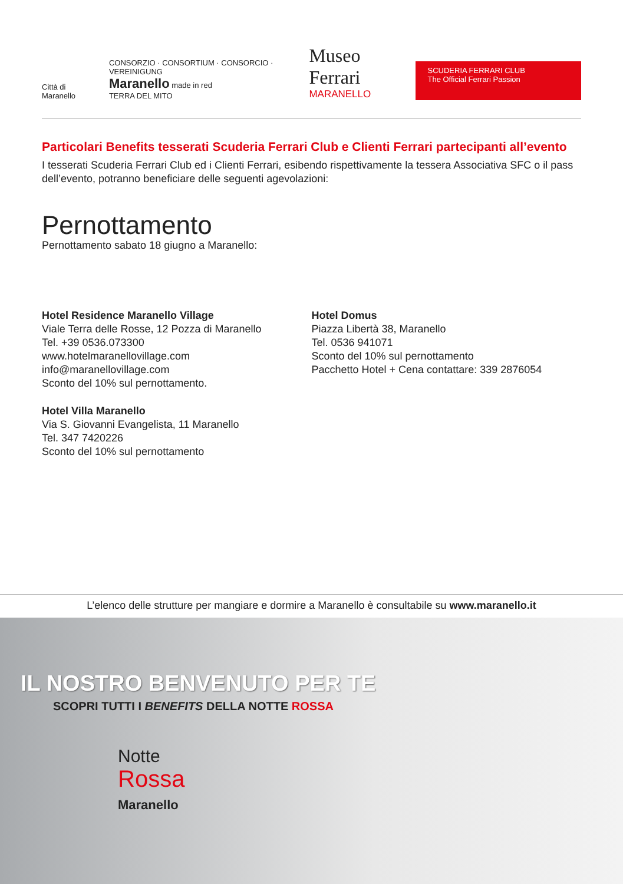Città di Maranello
CONSORZIO · CONSORTIUM · CONSORCIO · VEREINIGUNG
Maranello made in red
TERRA DEL MITO
Museo Ferrari
MARANELLO
SCUDERIA FERRARI CLUB
The Official Ferrari Passion
Particolari Benefits tesserati Scuderia Ferrari Club e Clienti Ferrari partecipanti all’evento
I tesserati Scuderia Ferrari Club ed i Clienti Ferrari, esibendo rispettivamente la tessera Associativa SFC o il pass dell’evento, potranno beneficiare delle seguenti agevolazioni:
Pernottamento
Pernottamento sabato 18 giugno a Maranello:
Hotel Residence Maranello Village
Viale Terra delle Rosse, 12 Pozza di Maranello
Tel. +39 0536.073300
www.hotelmaranellovillage.com
info@maranellovillage.com
Sconto del 10% sul pernottamento.
Hotel Villa Maranello
Via S. Giovanni Evangelista, 11 Maranello
Tel. 347 7420226
Sconto del 10% sul pernottamento
Hotel Domus
Piazza Libertà 38, Maranello
Tel. 0536 941071
Sconto del 10% sul pernottamento
Pacchetto Hotel + Cena contattare: 339 2876054
L’elenco delle strutture per mangiare e dormire a Maranello è consultabile su www.maranello.it
IL NOSTRO BENVENUTO PER TE
SCOPRI TUTTI I BENEFITS DELLA NOTTE ROSSA
Notte
Rossa
Maranello